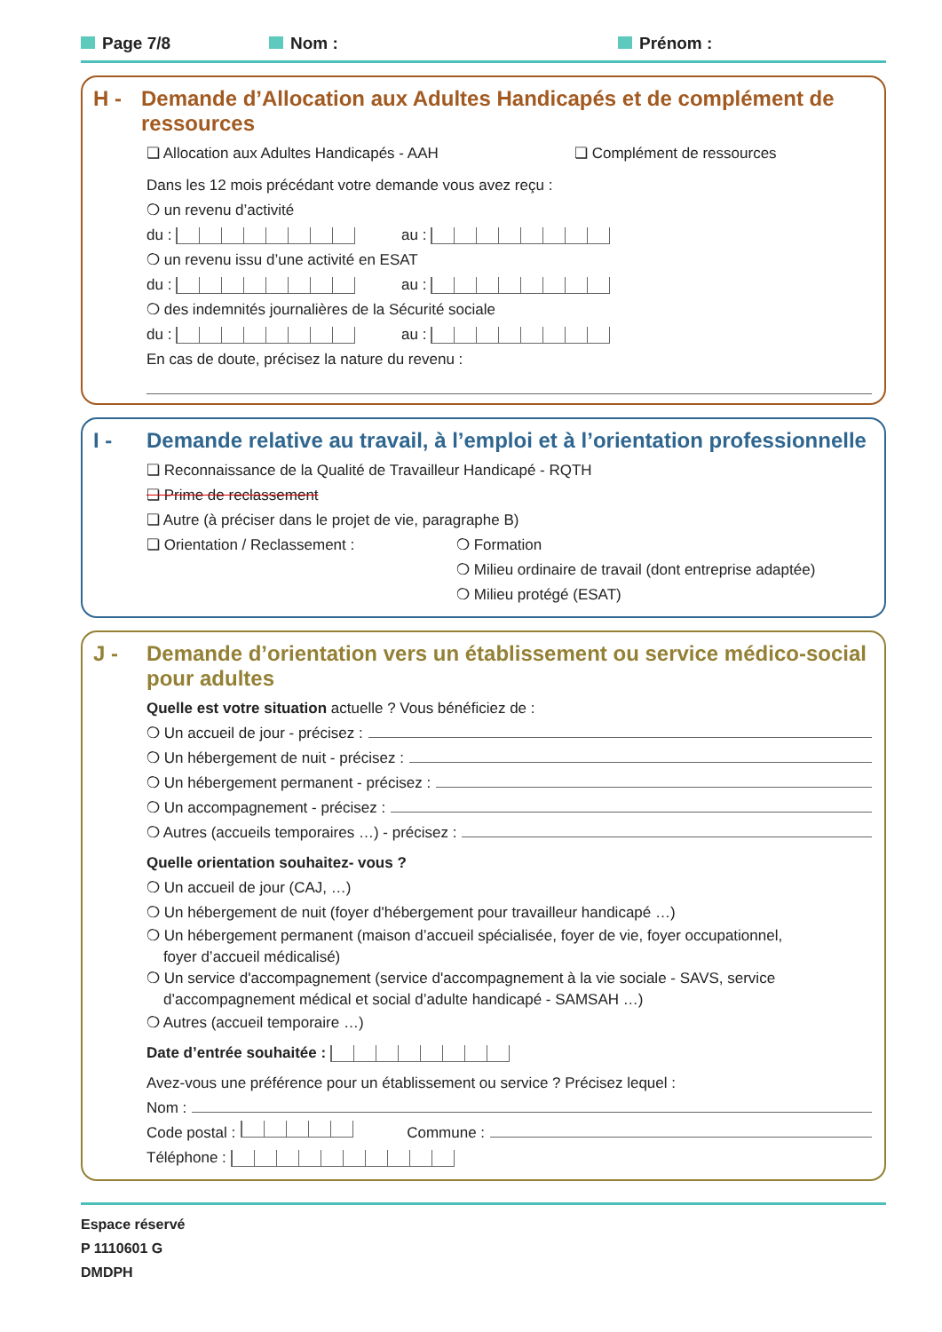Page 7/8 Nom : Prénom :
H - Demande d’Allocation aux Adultes Handicapés et de complément de ressources
❏ Allocation aux Adultes Handicapés - AAH ❏ Complément de ressources
Dans les 12 mois précédant votre demande vous avez reçu :
❍ un revenu d’activité
du : au :
❍ un revenu issu d’une activité en ESAT
du : au :
❍ des indemnités journalières de la Sécurité sociale
du : au :
En cas de doute, précisez la nature du revenu :
I - Demande relative au travail, à l’emploi et à l’orientation professionnelle
❏ Reconnaissance de la Qualité de Travailleur Handicapé - RQTH
❏ Prime de reclassement
❏ Autre (à préciser dans le projet de vie, paragraphe B)
❏ Orientation / Reclassement : ❍ Formation
❍ Milieu ordinaire de travail (dont entreprise adaptée)
❍ Milieu protégé (ESAT)
J - Demande d’orientation vers un établissement ou service médico-social
pour adultes
Quelle est votre situation actuelle ? Vous bénéficiez de :
❍ Un accueil de jour - précisez :
❍ Un hébergement de nuit - précisez :
❍ Un hébergement permanent - précisez :
❍ Un accompagnement - précisez :
❍ Autres (accueils temporaires …) - précisez :
Quelle orientation souhaitez- vous ?
❍ Un accueil de jour (CAJ, …)
❍ Un hébergement de nuit (foyer d'hébergement pour travailleur handicapé …)
❍ Un hébergement permanent (maison d’accueil spécialisée, foyer de vie, foyer occupationnel,
foyer d’accueil médicalisé)
❍ Un service d'accompagnement (service d'accompagnement à la vie sociale - SAVS, service
d’accompagnement médical et social d’adulte handicapé - SAMSAH …)
❍ Autres (accueil temporaire …)
Date d’entrée souhaitée :
Avez-vous une préférence pour un établissement ou service ? Précisez lequel :
Nom :
Code postal : Commune :
Téléphone :
Espace réservé
P 1110601 G
DMDPH